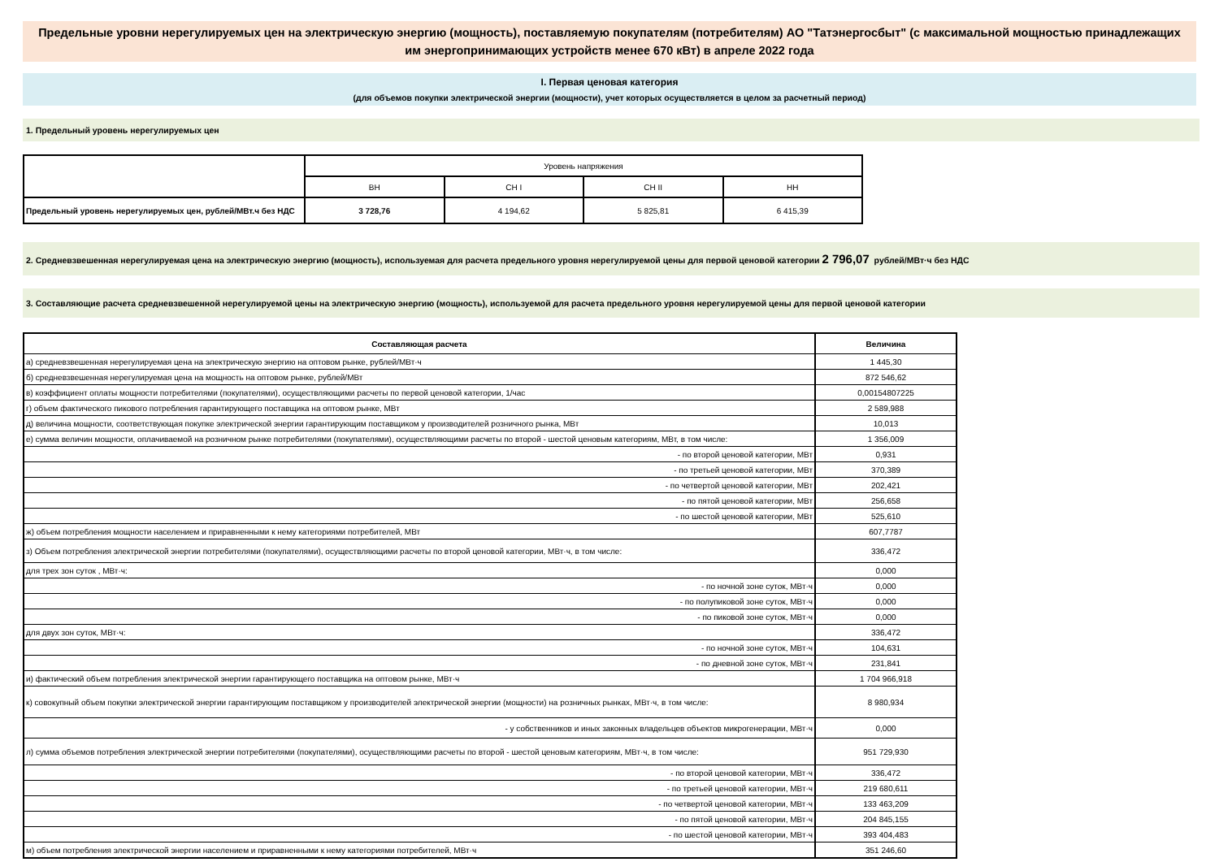Предельные уровни нерегулируемых цен на электрическую энергию (мощность), поставляемую покупателям (потребителям) АО "Татэнергосбыт" (с максимальной мощностью принадлежащих им энергопринимающих устройств менее 670 кВт) в апреле 2022 года
I. Первая ценовая категория
(для объемов покупки электрической энергии (мощности), учет которых осуществляется в целом за расчетный период)
1. Предельный уровень нерегулируемых цен
| | Уровень напряжения | | | |
| | ВН | СН I | СН II | НН |
| Предельный уровень нерегулируемых цен, рублей/МВт.ч без НДС | 3 728,76 | 4 194,62 | 5 825,81 | 6 415,39 |
2. Средневзвешенная нерегулируемая цена на электрическую энергию (мощность), используемая для расчета предельного уровня нерегулируемой цены для первой ценовой категории 2 796,07 рублей/МВт·ч без НДС
3. Составляющие расчета средневзвешенной нерегулируемой цены на электрическую энергию (мощность), используемой для расчета предельного уровня нерегулируемой цены для первой ценовой категории
| Составляющая расчета | Величина |
| а) средневзвешенная нерегулируемая цена на электрическую энергию на оптовом рынке, рублей/МВт·ч | 1 445,30 |
| б) средневзвешенная нерегулируемая цена на мощность на оптовом рынке, рублей/МВт | 872 546,62 |
| в) коэффициент оплаты мощности потребителями (покупателями), осуществляющими расчеты по первой ценовой категории, 1/час | 0,00154807225 |
| г) объем фактического пикового потребления гарантирующего поставщика на оптовом рынке, МВт | 2 589,988 |
| д) величина мощности, соответствующая покупке электрической энергии гарантирующим поставщиком у производителей розничного рынка, МВт | 10,013 |
| е) сумма величин мощности, оплачиваемой на розничном рынке потребителями (покупателями), осуществляющими расчеты по второй - шестой ценовым категориям, МВт, в том числе: | 1 356,009 |
| - по второй ценовой категории, МВт | 0,931 |
| - по третьей ценовой категории, МВт | 370,389 |
| - по четвертой ценовой категории, МВт | 202,421 |
| - по пятой ценовой категории, МВт | 256,658 |
| - по шестой ценовой категории, МВт | 525,610 |
| ж) объем потребления мощности населением и приравненными к нему категориями потребителей, МВт | 607,7787 |
| з) Объем потребления электрической энергии потребителями (покупателями), осуществляющими расчеты по второй ценовой категории, МВт·ч, в том числе: | 336,472 |
| для трех зон суток , МВт·ч: | 0,000 |
| - по ночной зоне суток, МВт·ч | 0,000 |
| - по полупиковой зоне суток, МВт·ч | 0,000 |
| - по пиковой зоне суток, МВт·ч | 0,000 |
| для двух зон суток, МВт·ч: | 336,472 |
| - по ночной зоне суток, МВт·ч | 104,631 |
| - по дневной зоне суток, МВт·ч | 231,841 |
| и) фактический объем потребления электрической энергии гарантирующего поставщика на оптовом рынке, МВт·ч | 1 704 966,918 |
| к) совокупный объем покупки электрической энергии гарантирующим поставщиком у производителей электрической энергии (мощности) на розничных рынках, МВт·ч, в том числе: | 8 980,934 |
| - у собственников и иных законных владельцев объектов микрогенерации, МВт·ч | 0,000 |
| л) сумма объемов потребления электрической энергии потребителями (покупателями), осуществляющими расчеты по второй - шестой ценовым категориям, МВт·ч, в том числе: | 951 729,930 |
| - по второй ценовой категории, МВт·ч | 336,472 |
| - по третьей ценовой категории, МВт·ч | 219 680,611 |
| - по четвертой ценовой категории, МВт·ч | 133 463,209 |
| - по пятой ценовой категории, МВт·ч | 204 845,155 |
| - по шестой ценовой категории, МВт·ч | 393 404,483 |
| м) объем потребления электрической энергии населением и приравненными к нему категориями потребителей, МВт·ч | 351 246,60 |